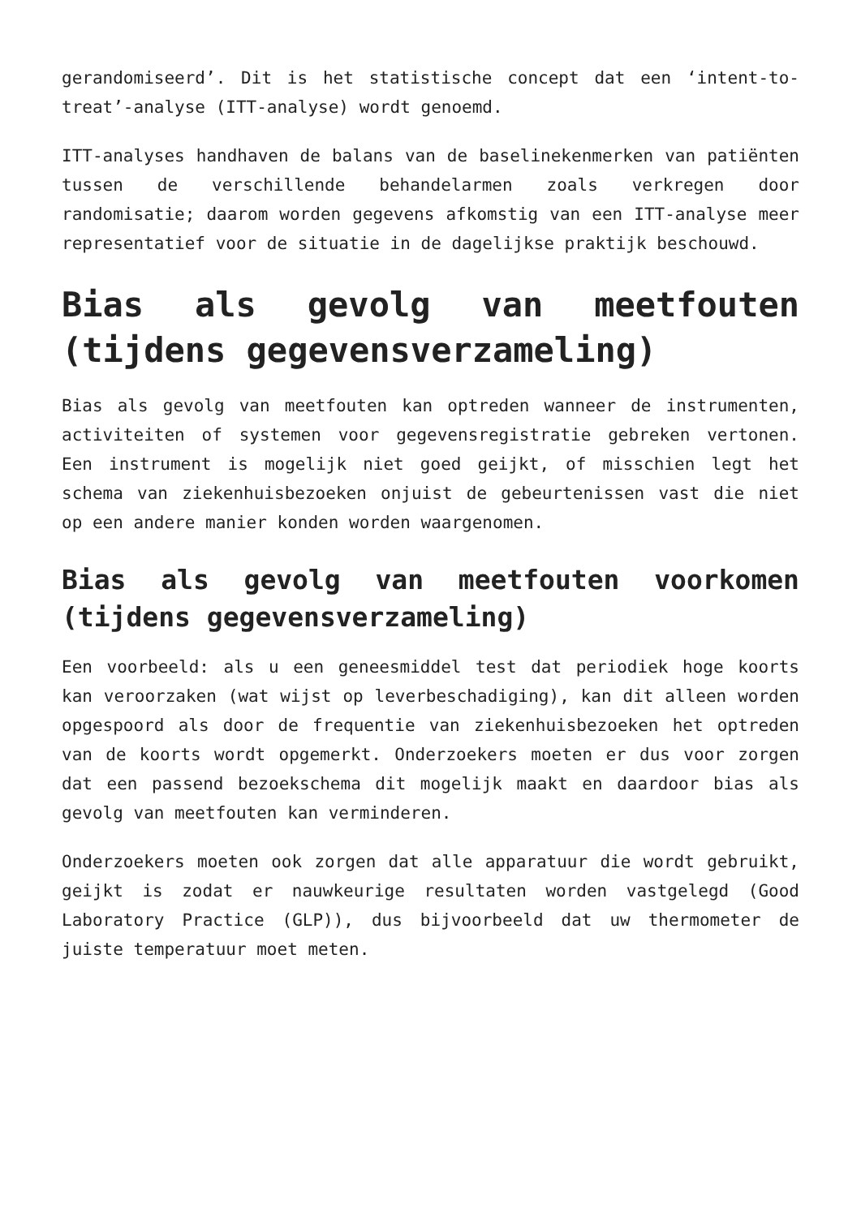gerandomiseerd’. Dit is het statistische concept dat een ‘intent-to-treat’-analyse (ITT-analyse) wordt genoemd.
ITT-analyses handhaven de balans van de baselinekenmerken van patiënten tussen de verschillende behandelarmen zoals verkregen door randomisatie; daarom worden gegevens afkomstig van een ITT-analyse meer representatief voor de situatie in de dagelijkse praktijk beschouwd.
Bias als gevolg van meetfouten (tijdens gegevensverzameling)
Bias als gevolg van meetfouten kan optreden wanneer de instrumenten, activiteiten of systemen voor gegevensregistratie gebreken vertonen. Een instrument is mogelijk niet goed geijkt, of misschien legt het schema van ziekenhuisbezoeken onjuist de gebeurtenissen vast die niet op een andere manier konden worden waargenomen.
Bias als gevolg van meetfouten voorkomen (tijdens gegevensverzameling)
Een voorbeeld: als u een geneesmiddel test dat periodiek hoge koorts kan veroorzaken (wat wijst op leverbeschadiging), kan dit alleen worden opgespoord als door de frequentie van ziekenhuisbezoeken het optreden van de koorts wordt opgemerkt. Onderzoekers moeten er dus voor zorgen dat een passend bezoekschema dit mogelijk maakt en daardoor bias als gevolg van meetfouten kan verminderen.
Onderzoekers moeten ook zorgen dat alle apparatuur die wordt gebruikt, geijkt is zodat er nauwkeurige resultaten worden vastgelegd (Good Laboratory Practice (GLP)), dus bijvoorbeeld dat uw thermometer de juiste temperatuur moet meten.